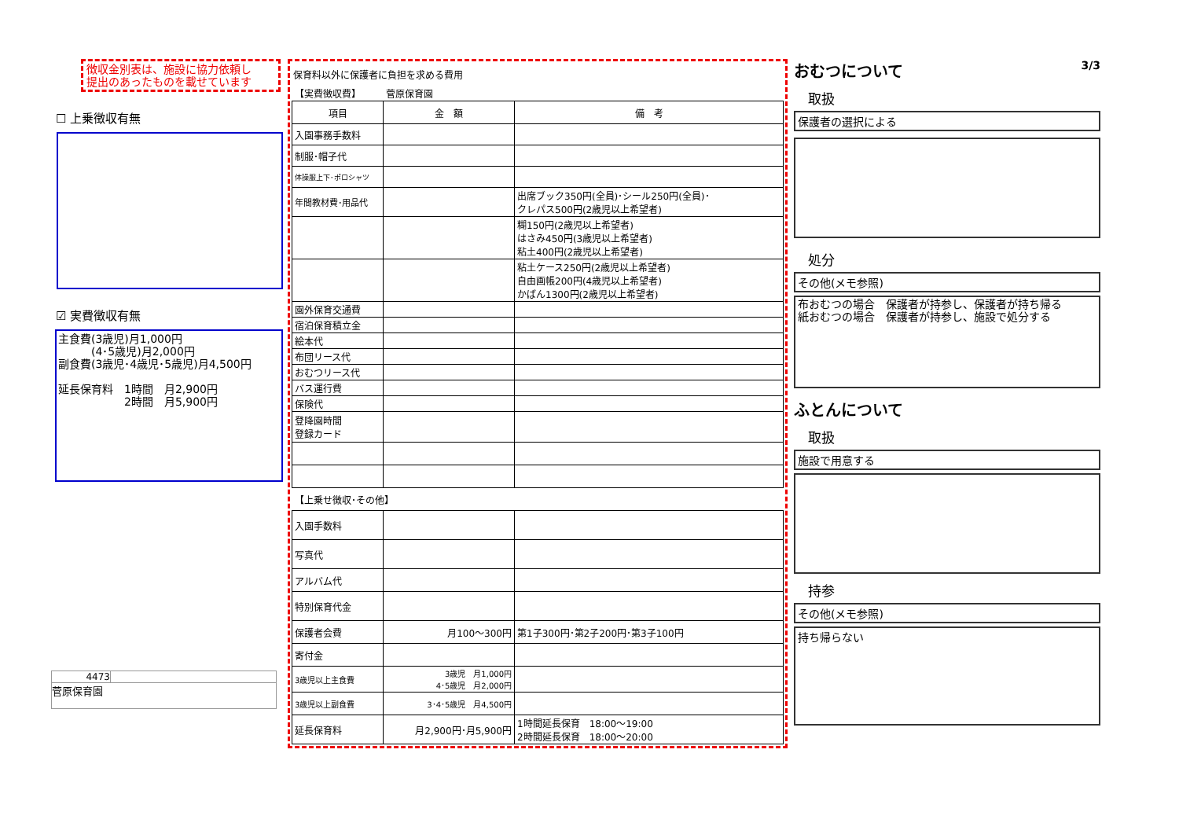徴収金別表は、施設に協力依頼し
提出のあったものを載せています
☐ 上乗徴収有無
☑ 実費徴収有無
主食費(3歳児)月1,000円
　　　(4･5歳児)月2,000円
副食費(3歳児･4歳児･5歳児)月4,500円
延長保育料　1時間　月2,900円
　　　　　　2時間　月5,900円
4473
菅原保育園
保育料以外に保護者に負担を求める費用
| 【実費徴収費】 | 菅原保育園 | |
| 項目 | 金 額 | 備 考 |
| 入園事務手数料 | | |
| 制服･帽子代 | | |
| 体操服上下･ポロシャツ | | |
| 年間教材費･用品代 | | 出席ブック350円(全員)･シール250円(全員)･ クレパス500円(2歳児以上希望者) |
| | | 糊150円(2歳児以上希望者) はさみ450円(3歳児以上希望者) 粘土400円(2歳児以上希望者) |
| | | 粘土ケース250円(2歳児以上希望者) 自由画帳200円(4歳児以上希望者) かばん1300円(2歳児以上希望者) |
| 園外保育交通費 | | |
| 宿泊保育積立金 | | |
| 絵本代 | | |
| 布団リース代 | | |
| おむつリース代 | | |
| バス運行費 | | |
| 保険代 | | |
| 登降園時間 登録カード | | |
| 【上乗せ徴収･その他】 | | |
| 入園手数料 | | |
| 写真代 | | |
| アルバム代 | | |
| 特別保育代金 | | |
| 保護者会費 | 月100～300円 | 第1子300円･第2子200円･第3子100円 |
| 寄付金 | | |
| 3歳児以上主食費 | 3歳児 月1,000円 4･5歳児 月2,000円 | |
| 3歳児以上副食費 | 3･4･5歳児 月4,500円 | |
| 延長保育料 | 月2,900円･月5,900円 | 1時間延長保育 18:00～19:00 2時間延長保育 18:00～20:00 |
おむつについて
3/3
取扱
保護者の選択による
処分
その他(メモ参照)
布おむつの場合　保護者が持参し、保護者が持ち帰る
紙おむつの場合　保護者が持参し、施設で処分する
ふとんについて
取扱
施設で用意する
持参
その他(メモ参照)
持ち帰らない